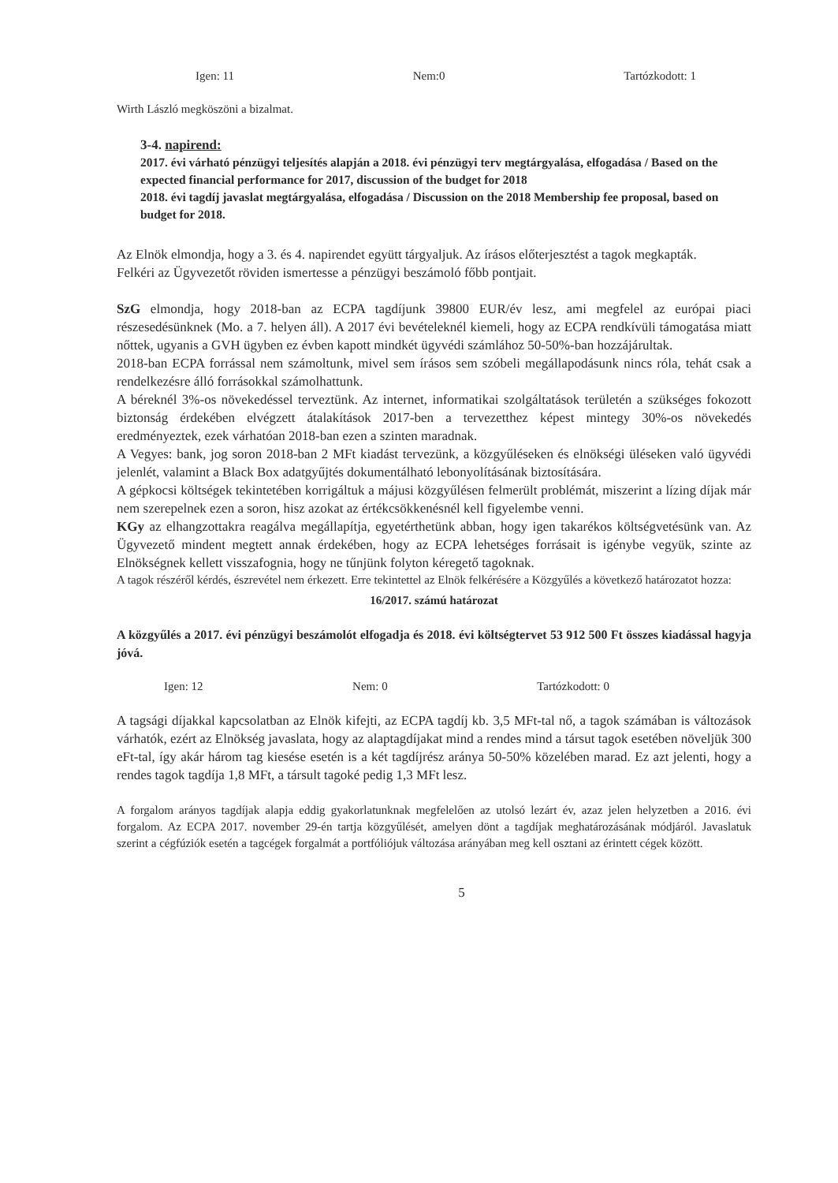Igen: 11 Nem:0 Tartózkodott: 1
Wirth László megköszöni a bizalmat.
3-4. napirend:
2017. évi várható pénzügyi teljesítés alapján a 2018. évi pénzügyi terv megtárgyalása, elfogadása / Based on the expected financial performance for 2017, discussion of the budget for 2018
2018. évi tagdíj javaslat megtárgyalása, elfogadása / Discussion on the 2018 Membership fee proposal, based on budget for 2018.
Az Elnök elmondja, hogy a 3. és 4. napirendet együtt tárgyaljuk. Az írásos előterjesztést a tagok megkapták.
Felkéri az Ügyvezetőt röviden ismertesse a pénzügyi beszámoló főbb pontjait.
SzG elmondja, hogy 2018-ban az ECPA tagdíjunk 39800 EUR/év lesz, ami megfelel az európai piaci részesedésünknek (Mo. a 7. helyen áll). A 2017 évi bevételeknél kiemeli, hogy az ECPA rendkívüli támogatása miatt nőttek, ugyanis a GVH ügyben ez évben kapott mindkét ügyvédi számlához 50-50%-ban hozzájárultak.
2018-ban ECPA forrással nem számoltunk, mivel sem írásos sem szóbeli megállapodásunk nincs róla, tehát csak a rendelkezésre álló forrásokkal számolhattunk.
A béreknél 3%-os növekedéssel terveztünk. Az internet, informatikai szolgáltatások területén a szükséges fokozott biztonság érdekében elvégzett átalakítások 2017-ben a tervezetthez képest mintegy 30%-os növekedés eredményeztek, ezek várhatóan 2018-ban ezen a szinten maradnak.
A Vegyes: bank, jog soron 2018-ban 2 MFt kiadást tervezünk, a közgyűléseken és elnökségi üléseken való ügyvédi jelenlét, valamint a Black Box adatgyűjtés dokumentálható lebonyolításának biztosítására.
A gépkocsi költségek tekintetében korrigáltuk a májusi közgyűlésen felmerült problémát, miszerint a lízing díjak már nem szerepelnek ezen a soron, hisz azokat az értékcsökkenésnél kell figyelembe venni.
KGy az elhangzottakra reagálva megállapítja, egyetérthetünk abban, hogy igen takarékos költségvetésünk van. Az Ügyvezető mindent megtett annak érdekében, hogy az ECPA lehetséges forrásait is igénybe vegyük, szinte az Elnökségnek kellett visszafognia, hogy ne tűnjünk folyton kéregető tagoknak.
A tagok részéről kérdés, észrevétel nem érkezett. Erre tekintettel az Elnök felkérésére a Közgyűlés a következő határozatot hozza:
16/2017. számú határozat
A közgyűlés a 2017. évi pénzügyi beszámolót elfogadja és 2018. évi költségtervet 53 912 500 Ft összes kiadással hagyja jóvá.
Igen: 12 Nem: 0 Tartózkodott: 0
A tagsági díjakkal kapcsolatban az Elnök kifejti, az ECPA tagdíj kb. 3,5 MFt-tal nő, a tagok számában is változások várhatók, ezért az Elnökség javaslata, hogy az alaptagdíjakat mind a rendes mind a társut tagok esetében növeljük 300 eFt-tal, így akár három tag kiesése esetén is a két tagdíjrész aránya 50-50% közelében marad. Ez azt jelenti, hogy a rendes tagok tagdíja 1,8 MFt, a társult tagoké pedig 1,3 MFt lesz.
A forgalom arányos tagdíjak alapja eddig gyakorlatunknak megfelelően az utolsó lezárt év, azaz jelen helyzetben a 2016. évi forgalom. Az ECPA 2017. november 29-én tartja közgyűlését, amelyen dönt a tagdíjak meghatározásának módjáról. Javaslatuk szerint a cégfúziók esetén a tagcégek forgalmát a portfóliójuk változása arányában meg kell osztani az érintett cégek között.
5